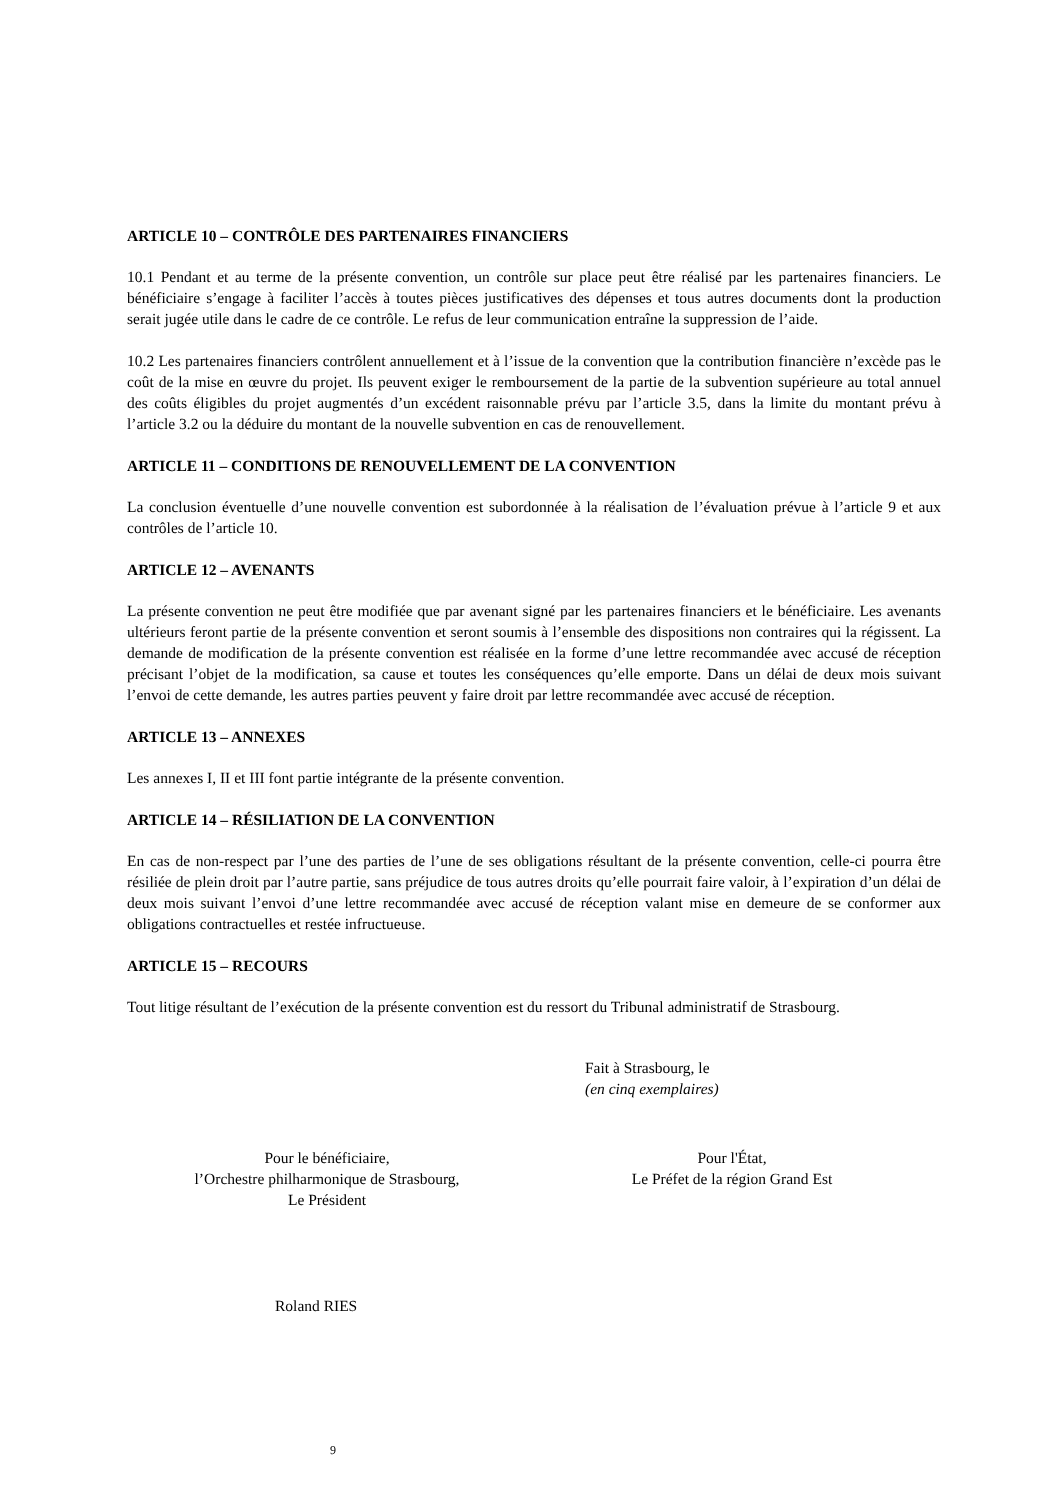ARTICLE 10 – CONTRÔLE DES PARTENAIRES FINANCIERS
10.1 Pendant et au terme de la présente convention, un contrôle sur place peut être réalisé par les partenaires financiers. Le bénéficiaire s’engage à faciliter l’accès à toutes pièces justificatives des dépenses et tous autres documents dont la production serait jugée utile dans le cadre de ce contrôle. Le refus de leur communication entraîne la suppression de l’aide.
10.2 Les partenaires financiers contrôlent annuellement et à l’issue de la convention que la contribution financière n’excède pas le coût de la mise en œuvre du projet. Ils peuvent exiger le remboursement de la partie de la subvention supérieure au total annuel des coûts éligibles du projet augmentés d’un excédent raisonnable prévu par l’article 3.5, dans la limite du montant prévu à l’article 3.2 ou la déduire du montant de la nouvelle subvention en cas de renouvellement.
ARTICLE 11 – CONDITIONS DE RENOUVELLEMENT DE LA CONVENTION
La conclusion éventuelle d’une nouvelle convention est subordonnée à la réalisation de l’évaluation prévue à l’article 9 et aux contrôles de l’article 10.
ARTICLE 12 – AVENANTS
La présente convention ne peut être modifiée que par avenant signé par les partenaires financiers et le bénéficiaire. Les avenants ultérieurs feront partie de la présente convention et seront soumis à l’ensemble des dispositions non contraires qui la régissent. La demande de modification de la présente convention est réalisée en la forme d’une lettre recommandée avec accusé de réception précisant l’objet de la modification, sa cause et toutes les conséquences qu’elle emporte. Dans un délai de deux mois suivant l’envoi de cette demande, les autres parties peuvent y faire droit par lettre recommandée avec accusé de réception.
ARTICLE 13 – ANNEXES
Les annexes I, II et III font partie intégrante de la présente convention.
ARTICLE 14 – RÉSILIATION DE LA CONVENTION
En cas de non-respect par l’une des parties de l’une de ses obligations résultant de la présente convention, celle-ci pourra être résiliée de plein droit par l’autre partie, sans préjudice de tous autres droits qu’elle pourrait faire valoir, à l’expiration d’un délai de deux mois suivant l’envoi d’une lettre recommandée avec accusé de réception valant mise en demeure de se conformer aux obligations contractuelles et restée infructueuse.
ARTICLE 15 – RECOURS
Tout litige résultant de l’exécution de la présente convention est du ressort du Tribunal administratif de Strasbourg.
Fait à Strasbourg, le
(en cinq exemplaires)
Pour le bénéficiaire,
l’Orchestre philharmonique de Strasbourg,
Le Président
Pour l'État,
Le Préfet de la région Grand Est
Roland RIES
9